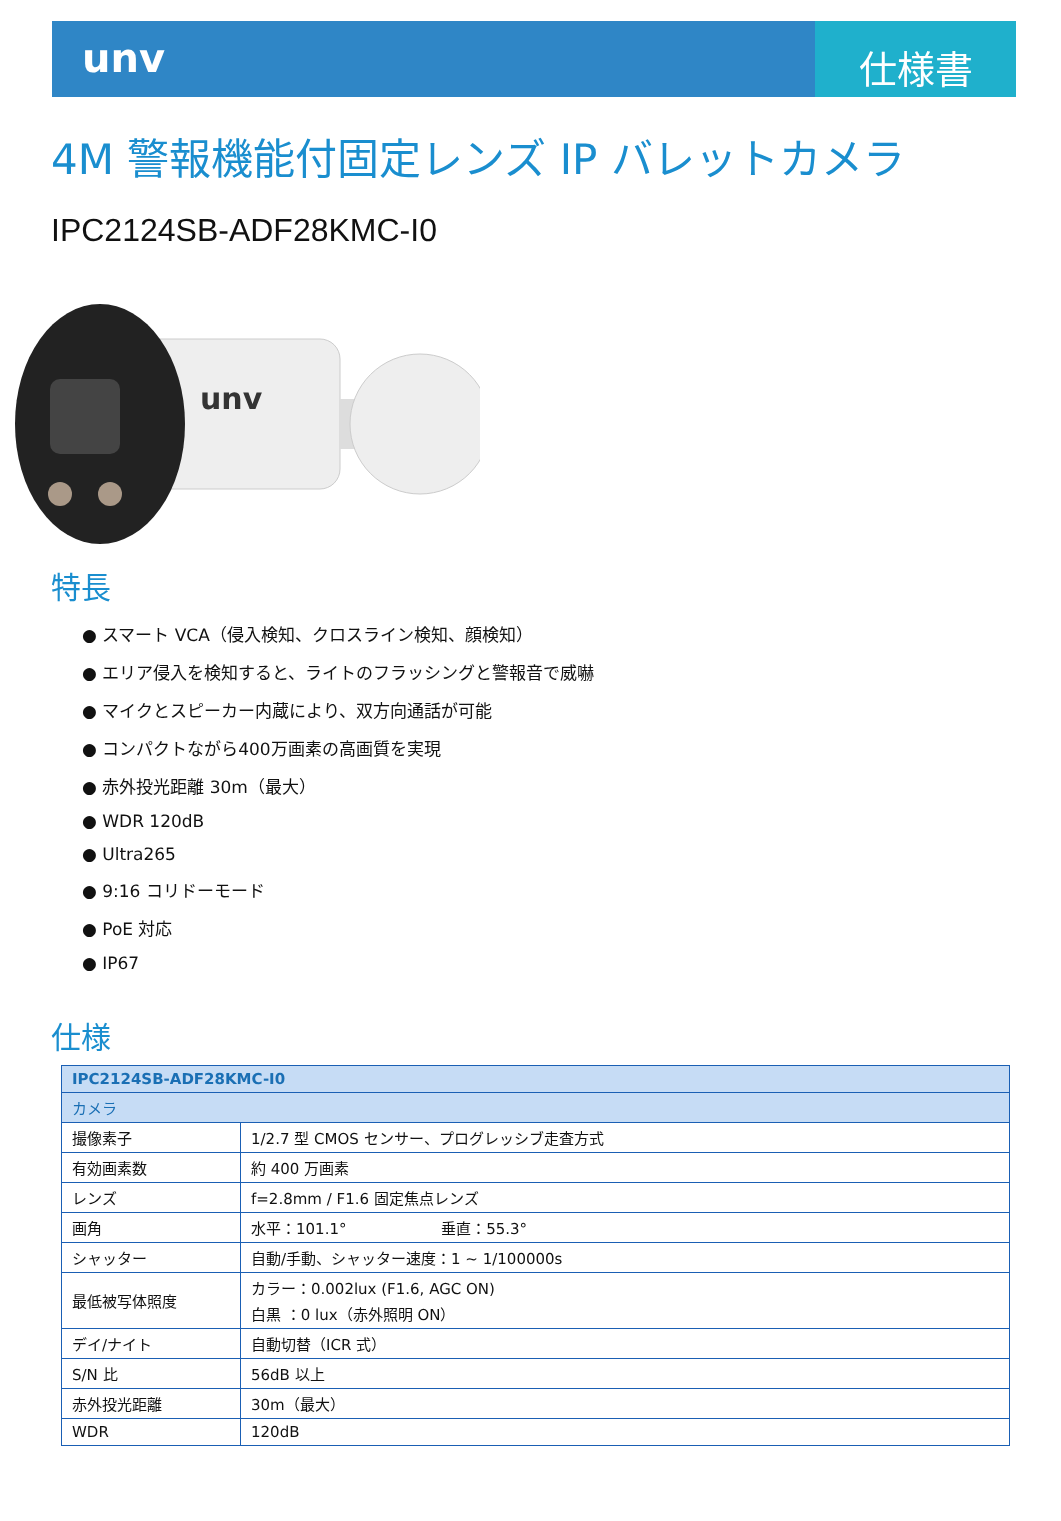unv
仕様書
4M 警報機能付固定レンズ IP バレットカメラ
IPC2124SB-ADF28KMC-I0
unv
特長
● スマート VCA（侵入検知、クロスライン検知、顔検知）
● エリア侵入を検知すると、ライトのフラッシングと警報音で威嚇
● マイクとスピーカー内蔵により、双方向通話が可能
● コンパクトながら400万画素の高画質を実現
● 赤外投光距離 30m（最大）
● WDR 120dB
● Ultra265
● 9:16 コリドーモード
● PoE 対応
● IP67
仕様
| IPC2124SB-ADF28KMC-I0 | |
| --- | --- |
| カメラ | |
| 撮像素子 | 1/2.7 型 CMOS センサー、プログレッシブ走査方式 |
| 有効画素数 | 約 400 万画素 |
| レンズ | f=2.8mm / F1.6 固定焦点レンズ |
| 画角 | 水平：101.1° 垂直：55.3° |
| シャッター | 自動/手動、シャッター速度：1 ~ 1/100000s |
| 最低被写体照度 | カラー：0.002lux (F1.6, AGC ON) 白黒 ：0 lux（赤外照明 ON） |
| デイ/ナイト | 自動切替（ICR 式） |
| S/N 比 | 56dB 以上 |
| 赤外投光距離 | 30m（最大） |
| WDR | 120dB |